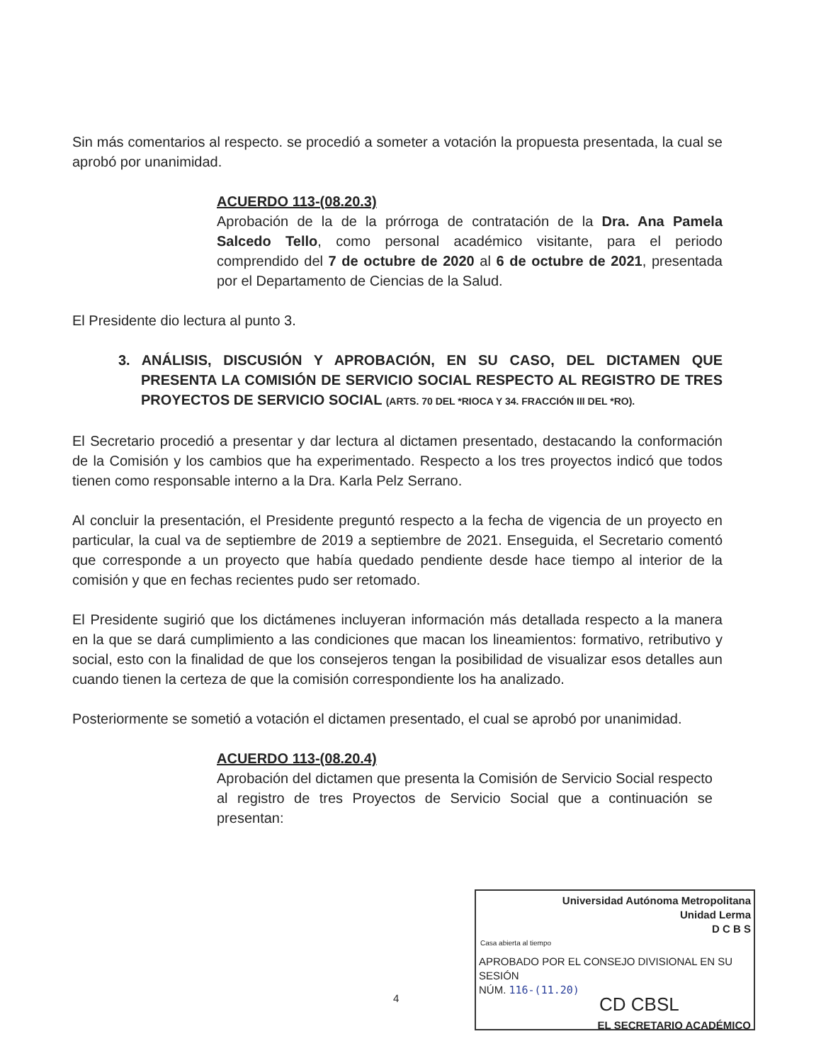Sin más comentarios al respecto. se procedió a someter a votación la propuesta presentada, la cual se aprobó por unanimidad.
ACUERDO 113-(08.20.3)
Aprobación de la de la prórroga de contratación de la Dra. Ana Pamela Salcedo Tello, como personal académico visitante, para el periodo comprendido del 7 de octubre de 2020 al 6 de octubre de 2021, presentada por el Departamento de Ciencias de la Salud.
El Presidente dio lectura al punto 3.
3. ANÁLISIS, DISCUSIÓN Y APROBACIÓN, EN SU CASO, DEL DICTAMEN QUE PRESENTA LA COMISIÓN DE SERVICIO SOCIAL RESPECTO AL REGISTRO DE TRES PROYECTOS DE SERVICIO SOCIAL (ARTS. 70 DEL *RIOCA Y 34. FRACCIÓN III DEL *RO).
El Secretario procedió a presentar y dar lectura al dictamen presentado, destacando la conformación de la Comisión y los cambios que ha experimentado. Respecto a los tres proyectos indicó que todos tienen como responsable interno a la Dra. Karla Pelz Serrano.
Al concluir la presentación, el Presidente preguntó respecto a la fecha de vigencia de un proyecto en particular, la cual va de septiembre de 2019 a septiembre de 2021. Enseguida, el Secretario comentó que corresponde a un proyecto que había quedado pendiente desde hace tiempo al interior de la comisión y que en fechas recientes pudo ser retomado.
El Presidente sugirió que los dictámenes incluyeran información más detallada respecto a la manera en la que se dará cumplimiento a las condiciones que macan los lineamientos: formativo, retributivo y social, esto con la finalidad de que los consejeros tengan la posibilidad de visualizar esos detalles aun cuando tienen la certeza de que la comisión correspondiente los ha analizado.
Posteriormente se sometió a votación el dictamen presentado, el cual se aprobó por unanimidad.
ACUERDO 113-(08.20.4)
Aprobación del dictamen que presenta la Comisión de Servicio Social respecto al registro de tres Proyectos de Servicio Social que a continuación se presentan:
4
Universidad Autónoma Metropolitana
Unidad Lerma
D C B S
Casa abierta al tiempo
APROBADO POR EL CONSEJO DIVISIONAL EN SU SESIÓN
NÚM. 116-(11.20)
CD CBSL
EL SECRETARIO ACADÉMICO